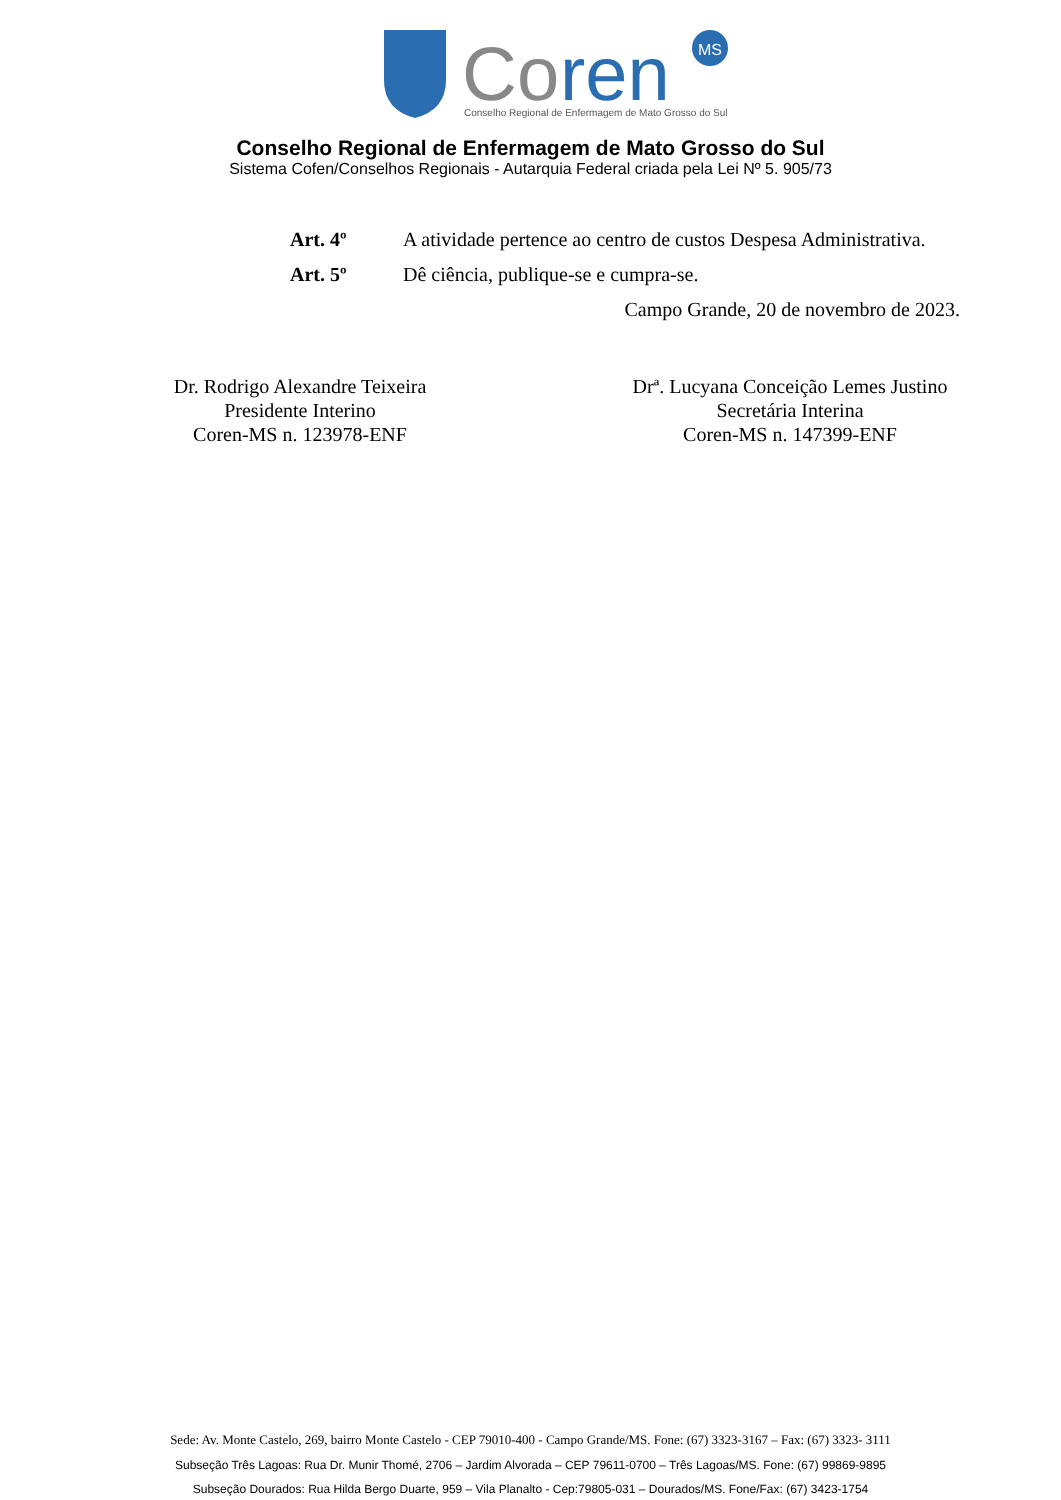Co
ren
MS
Conselho Regional de Enfermagem de Mato Grosso do Sul
Conselho Regional de Enfermagem de Mato Grosso do Sul
Sistema Cofen/Conselhos Regionais - Autarquia Federal criada pela Lei Nº 5. 905/73
Art. 4º A atividade pertence ao centro de custos Despesa Administrativa.
Art. 5º Dê ciência, publique-se e cumpra-se.
Campo Grande, 20 de novembro de 2023.
Dr. Rodrigo Alexandre Teixeira
Presidente Interino
Coren-MS n. 123978-ENF
Drª. Lucyana Conceição Lemes Justino
Secretária Interina
Coren-MS n. 147399-ENF
Sede: Av. Monte Castelo, 269, bairro Monte Castelo - CEP 79010-400 - Campo Grande/MS. Fone: (67) 3323-3167 – Fax: (67) 3323- 3111
Subseção Três Lagoas: Rua Dr. Munir Thomé, 2706 – Jardim Alvorada – CEP 79611-0700 – Três Lagoas/MS. Fone: (67) 99869-9895
Subseção Dourados: Rua Hilda Bergo Duarte, 959 – Vila Planalto - Cep:79805-031 – Dourados/MS. Fone/Fax: (67) 3423-1754